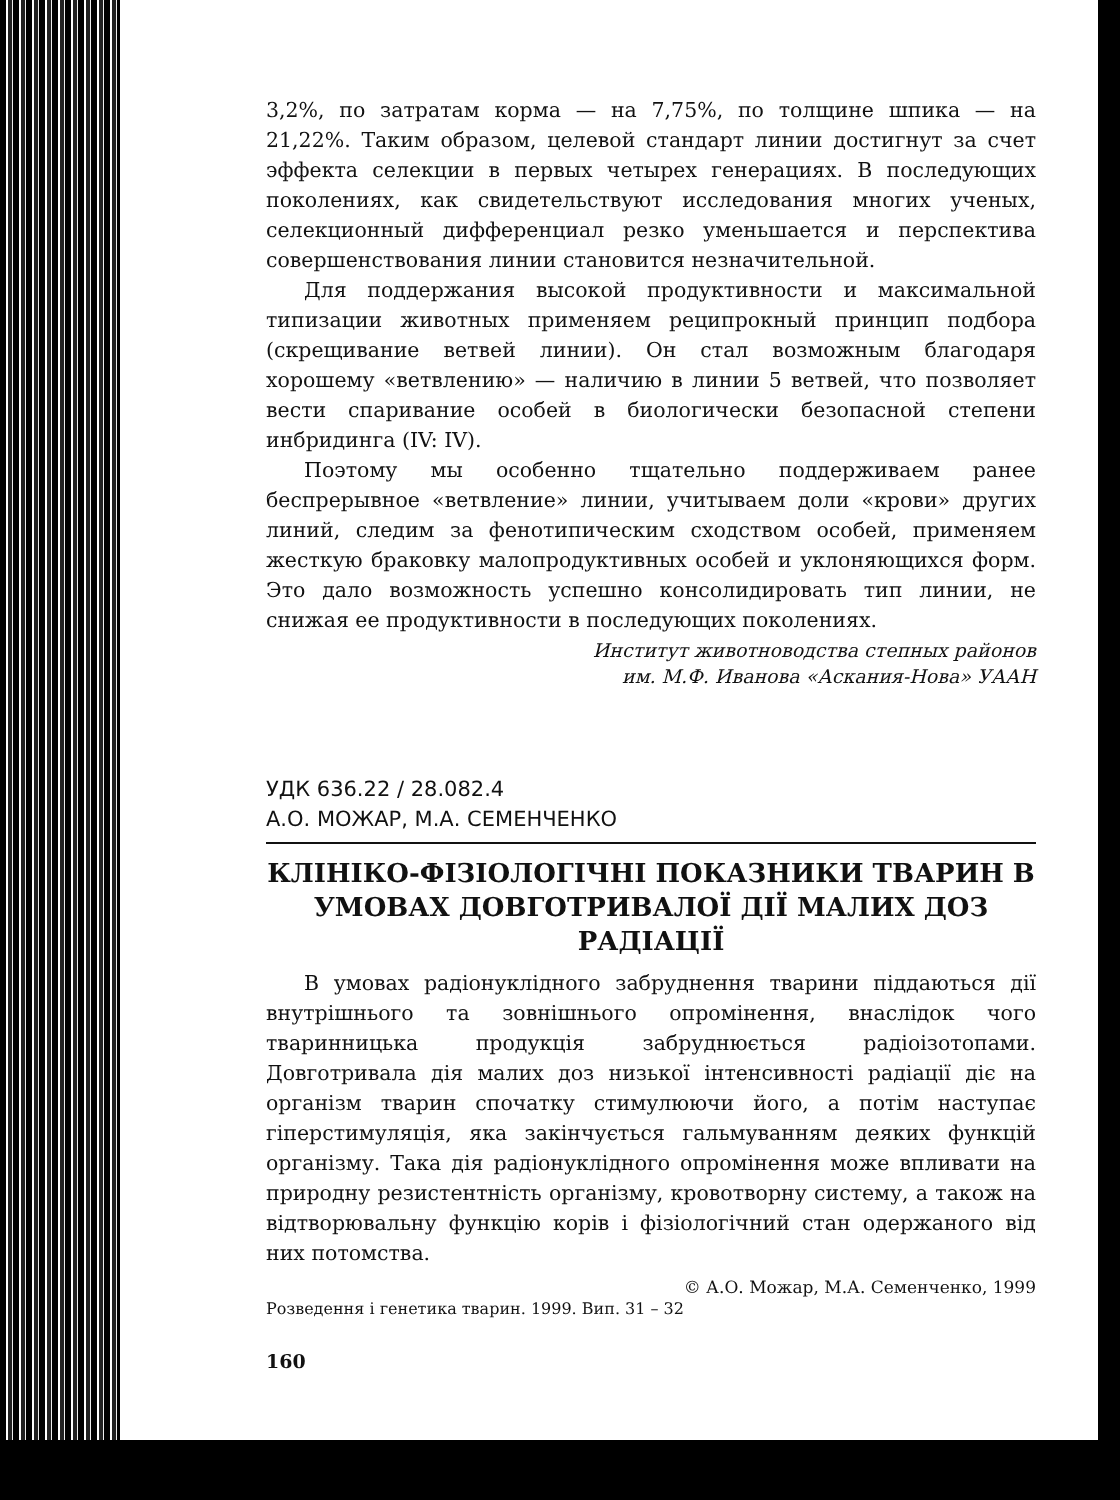3,2%, по затратам корма — на 7,75%, по толщине шпика — на 21,22%. Таким образом, целевой стандарт линии достигнут за счет эффекта селекции в первых четырех генерациях. В последующих поколениях, как свидетельствуют исследования многих ученых, селекционный дифференциал резко уменьшается и перспектива совершенствования линии становится незначительной.
Для поддержания высокой продуктивности и максимальной типизации животных применяем реципрокный принцип подбора (скрещивание ветвей линии). Он стал возможным благодаря хорошему «ветвлению» — наличию в линии 5 ветвей, что позволяет вести спаривание особей в биологически безопасной степени инбридинга (IV: IV).
Поэтому мы особенно тщательно поддерживаем ранее беспрерывное «ветвление» линии, учитываем доли «крови» других линий, следим за фенотипическим сходством особей, применяем жесткую браковку малопродуктивных особей и уклоняющихся форм. Это дало возможность успешно консолидировать тип линии, не снижая ее продуктивности в последующих поколениях.
Институт животноводства степных районов
им. М.Ф. Иванова «Аскания-Нова» УААН
УДК 636.22 / 28.082.4
А.О. МОЖАР, М.А. СЕМЕНЧЕНКО
КЛІНІКО-ФІЗІОЛОГІЧНІ ПОКАЗНИКИ ТВАРИН В УМОВАХ ДОВГОТРИВАЛОЇ ДІЇ МАЛИХ ДОЗ РАДІАЦІЇ
В умовах радіонуклідного забруднення тварини піддаються дії внутрішнього та зовнішнього опромінення, внаслідок чого тваринницька продукція забруднюється радіоізотопами. Довготривала дія малих доз низької інтенсивності радіації діє на організм тварин спочатку стимулюючи його, а потім наступає гіперстимуляція, яка закінчується гальмуванням деяких функцій організму. Така дія радіонуклідного опромінення може впливати на природну резистентність організму, кровотворну систему, а також на відтворювальну функцію корів і фізіологічний стан одержаного від них потомства.
© А.О. Можар, М.А. Семенченко, 1999
Розведення і генетика тварин. 1999. Вип. 31 – 32
160